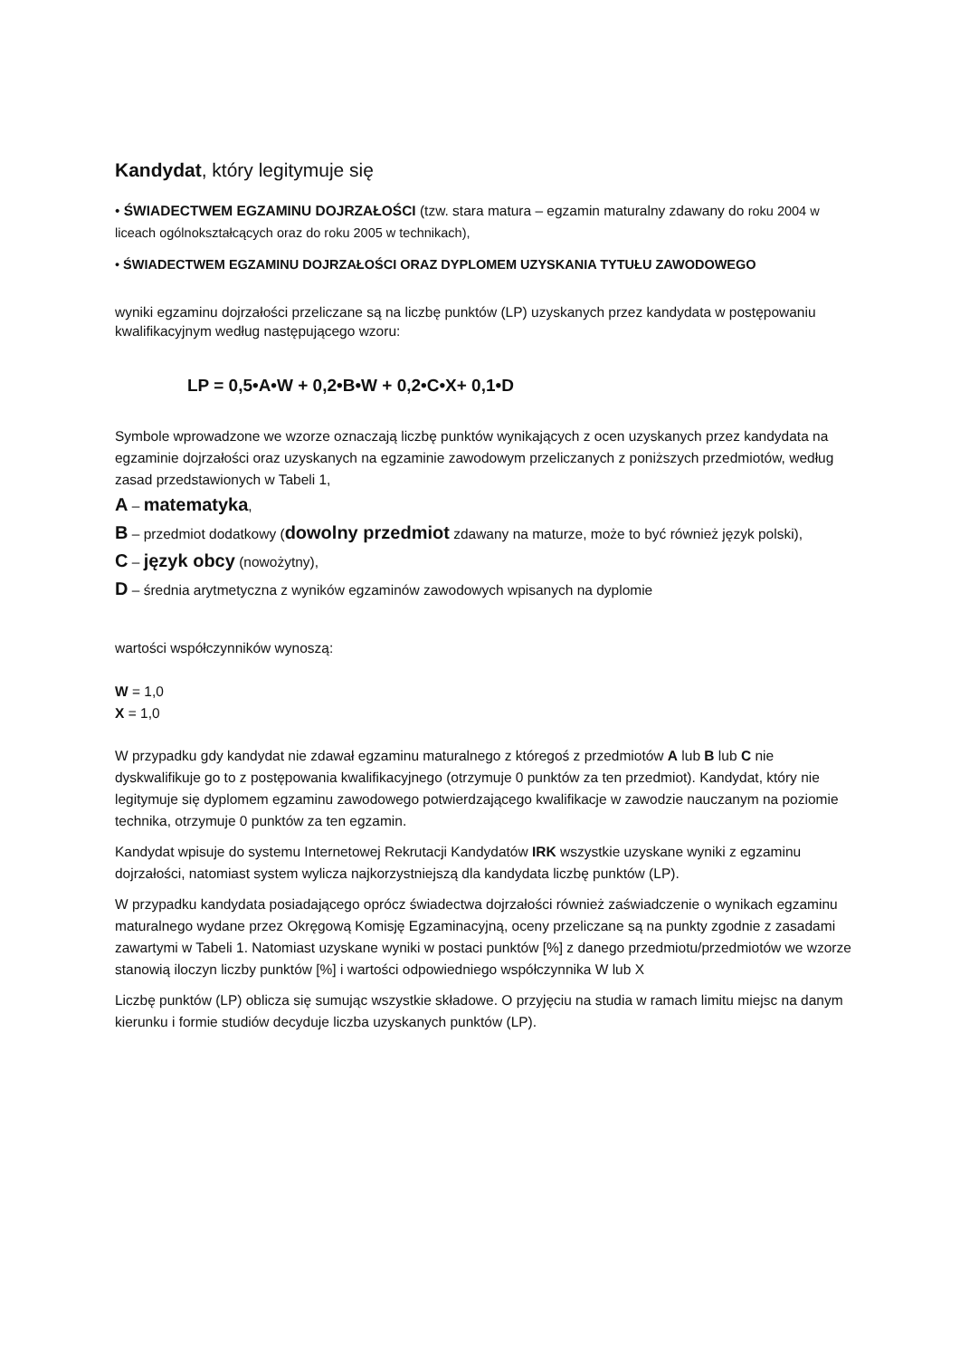Kandydat, który legitymuje się
• ŚWIADECTWEM EGZAMINU DOJRZAŁOŚCI (tzw. stara matura – egzamin maturalny zdawany do roku 2004 w liceach ogólnokształcących oraz do roku 2005 w technikach),
• ŚWIADECTWEM EGZAMINU DOJRZAŁOŚCI ORAZ DYPLOMEM UZYSKANIA TYTUŁU ZAWODOWEGO
wyniki egzaminu dojrzałości przeliczane są na liczbę punktów (LP) uzyskanych przez kandydata w postępowaniu kwalifikacyjnym według następującego wzoru:
LP = 0,5•A•W + 0,2•B•W + 0,2•C•X+ 0,1•D
Symbole wprowadzone we wzorze oznaczają liczbę punktów wynikających z ocen uzyskanych przez kandydata na egzaminie dojrzałości oraz uzyskanych na egzaminie zawodowym przeliczanych z poniższych przedmiotów, według zasad przedstawionych w Tabeli 1,
A – matematyka,
B – przedmiot dodatkowy (dowolny przedmiot zdawany na maturze, może to być również język polski),
C – język obcy (nowożytny),
D – średnia arytmetyczna z wyników egzaminów zawodowych wpisanych na dyplomie
wartości współczynników wynoszą:
W = 1,0
X = 1,0
W przypadku gdy kandydat nie zdawał egzaminu maturalnego z któregoś z przedmiotów A lub B lub C nie dyskwalifikuje go to z postępowania kwalifikacyjnego (otrzymuje 0 punktów za ten przedmiot). Kandydat, który nie legitymuje się dyplomem egzaminu zawodowego potwierdzającego kwalifikacje w zawodzie nauczanym na poziomie technika, otrzymuje 0 punktów za ten egzamin.
Kandydat wpisuje do systemu Internetowej Rekrutacji Kandydatów IRK wszystkie uzyskane wyniki z egzaminu dojrzałości, natomiast system wylicza najkorzystniejszą dla kandydata liczbę punktów (LP).
W przypadku kandydata posiadającego oprócz świadectwa dojrzałości również zaświadczenie o wynikach egzaminu maturalnego wydane przez Okręgową Komisję Egzaminacyjną, oceny przeliczane są na punkty zgodnie z zasadami zawartymi w Tabeli 1. Natomiast uzyskane wyniki w postaci punktów [%] z danego przedmiotu/przedmiotów we wzorze stanowią iloczyn liczby punktów [%] i wartości odpowiedniego współczynnika W lub X
Liczbę punktów (LP) oblicza się sumując wszystkie składowe. O przyjęciu na studia w ramach limitu miejsc na danym kierunku i formie studiów decyduje liczba uzyskanych punktów (LP).